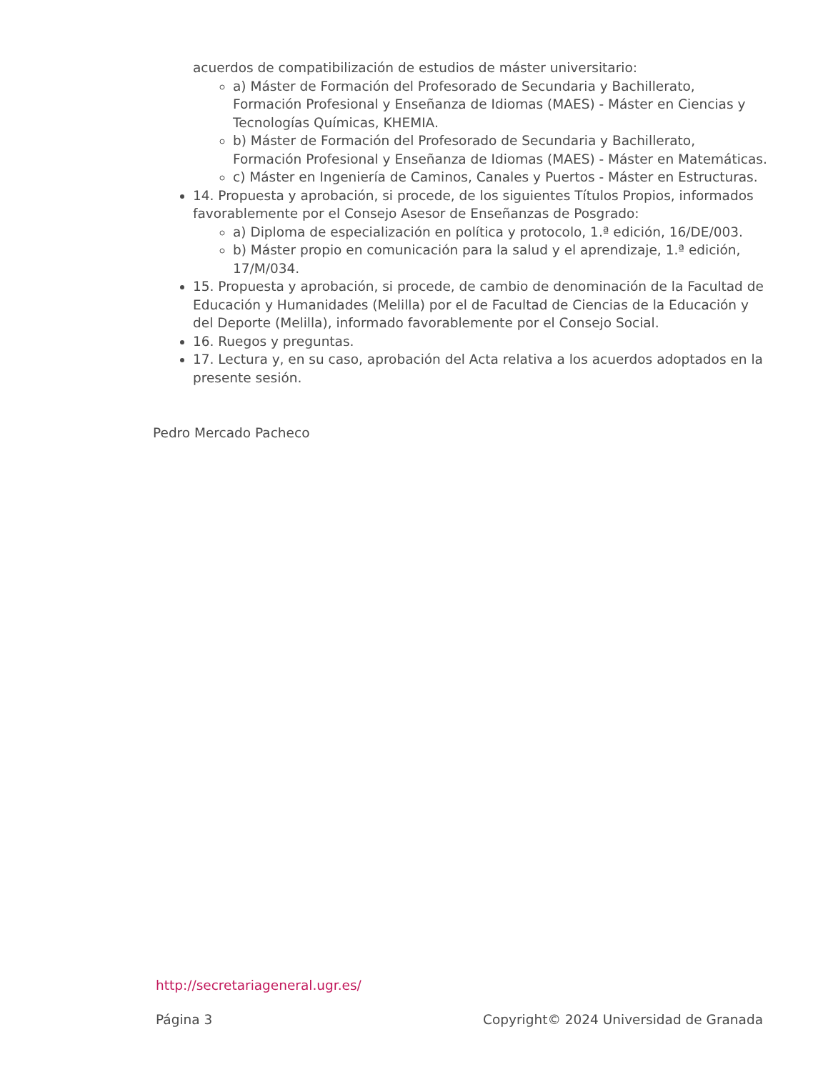acuerdos de compatibilización de estudios de máster universitario:
a) Máster de Formación del Profesorado de Secundaria y Bachillerato, Formación Profesional y Enseñanza de Idiomas (MAES) - Máster en Ciencias y Tecnologías Químicas, KHEMIA.
b) Máster de Formación del Profesorado de Secundaria y Bachillerato, Formación Profesional y Enseñanza de Idiomas (MAES) - Máster en Matemáticas.
c) Máster en Ingeniería de Caminos, Canales y Puertos - Máster en Estructuras.
14. Propuesta y aprobación, si procede, de los siguientes Títulos Propios, informados favorablemente por el Consejo Asesor de Enseñanzas de Posgrado:
a) Diploma de especialización en política y protocolo, 1.ª edición, 16/DE/003.
b) Máster propio en comunicación para la salud y el aprendizaje, 1.ª edición, 17/M/034.
15. Propuesta y aprobación, si procede, de cambio de denominación de la Facultad de Educación y Humanidades (Melilla) por el de Facultad de Ciencias de la Educación y del Deporte (Melilla), informado favorablemente por el Consejo Social.
16. Ruegos y preguntas.
17. Lectura y, en su caso, aprobación del Acta relativa a los acuerdos adoptados en la presente sesión.
Pedro Mercado Pacheco
http://secretariageneral.ugr.es/
Página 3 Copyright© 2024 Universidad de Granada